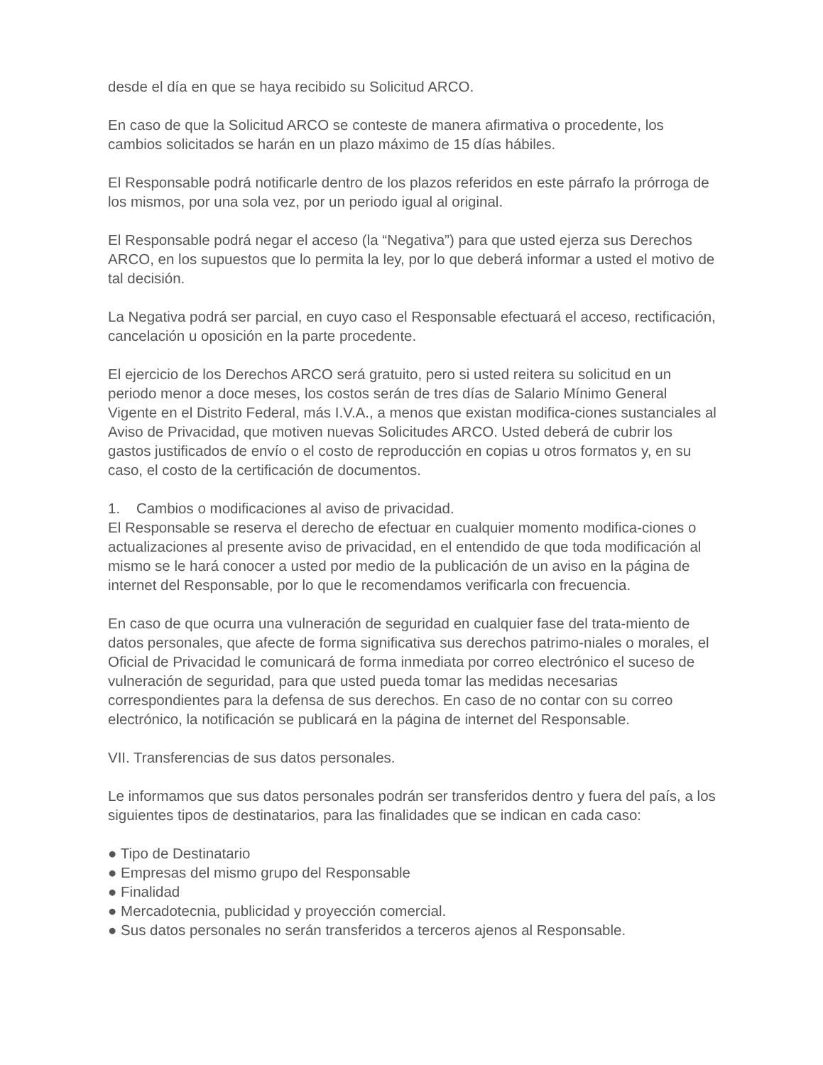desde el día en que se haya recibido su Solicitud ARCO.
En caso de que la Solicitud ARCO se conteste de manera afirmativa o procedente, los cambios solicitados se harán en un plazo máximo de 15 días hábiles.
El Responsable podrá notificarle dentro de los plazos referidos en este párrafo la prórroga de los mismos, por una sola vez, por un periodo igual al original.
El Responsable podrá negar el acceso (la “Negativa”) para que usted ejerza sus Derechos ARCO, en los supuestos que lo permita la ley, por lo que deberá informar a usted el motivo de tal decisión.
La Negativa podrá ser parcial, en cuyo caso el Responsable efectuará el acceso, rectificación, cancelación u oposición en la parte procedente.
El ejercicio de los Derechos ARCO será gratuito, pero si usted reitera su solicitud en un periodo menor a doce meses, los costos serán de tres días de Salario Mínimo General Vigente en el Distrito Federal, más I.V.A., a menos que existan modifica-ciones sustanciales al Aviso de Privacidad, que motiven nuevas Solicitudes ARCO. Usted deberá de cubrir los gastos justificados de envío o el costo de reproducción en copias u otros formatos y, en su caso, el costo de la certificación de documentos.
1. Cambios o modificaciones al aviso de privacidad.
El Responsable se reserva el derecho de efectuar en cualquier momento modifica-ciones o actualizaciones al presente aviso de privacidad, en el entendido de que toda modificación al mismo se le hará conocer a usted por medio de la publicación de un aviso en la página de internet del Responsable, por lo que le recomendamos verificarla con frecuencia.
En caso de que ocurra una vulneración de seguridad en cualquier fase del trata-miento de datos personales, que afecte de forma significativa sus derechos patrimo-niales o morales, el Oficial de Privacidad le comunicará de forma inmediata por correo electrónico el suceso de vulneración de seguridad, para que usted pueda tomar las medidas necesarias correspondientes para la defensa de sus derechos. En caso de no contar con su correo electrónico, la notificación se publicará en la página de internet del Responsable.
VII. Transferencias de sus datos personales.
Le informamos que sus datos personales podrán ser transferidos dentro y fuera del país, a los siguientes tipos de destinatarios, para las finalidades que se indican en cada caso:
● Tipo de Destinatario
● Empresas del mismo grupo del Responsable
● Finalidad
● Mercadotecnia, publicidad y proyección comercial.
● Sus datos personales no serán transferidos a terceros ajenos al Responsable.